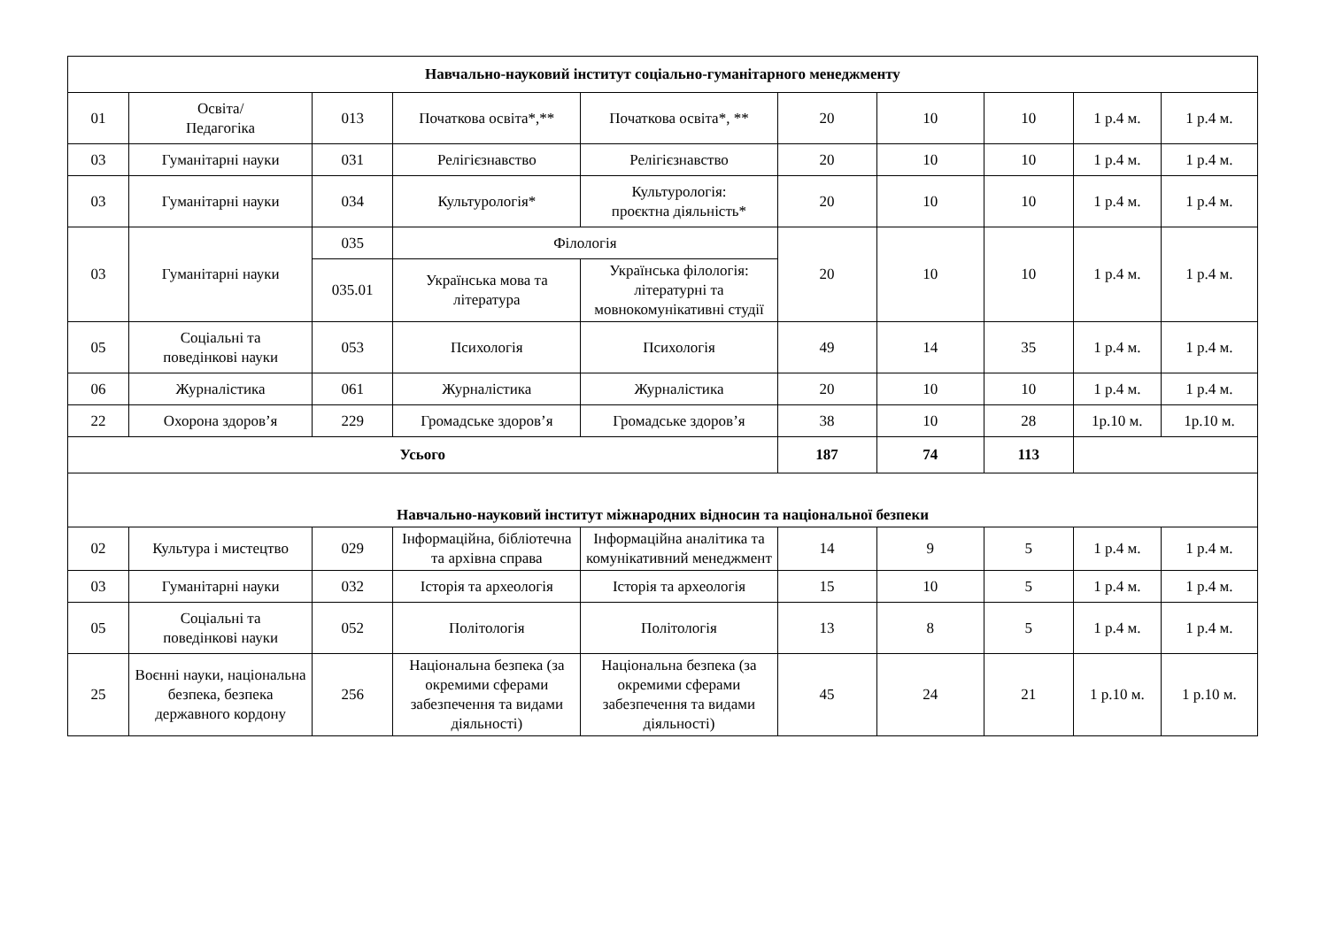| Навчально-науковий інститут соціально-гуманітарного менеджменту | | | | | | | | | |
| --- | --- | --- | --- | --- | --- | --- | --- | --- | --- |
| 01 | Освіта/ Педагогіка | 013 | Початкова освіта*,** | Початкова освіта*, ** | 20 | 10 | 10 | 1 р.4 м. | 1 р.4 м. |
| 03 | Гуманітарні науки | 031 | Релігієзнавство | Релігієзнавство | 20 | 10 | 10 | 1 р.4 м. | 1 р.4 м. |
| 03 | Гуманітарні науки | 034 | Культурологія* | Культурологія: проєктна діяльність* | 20 | 10 | 10 | 1 р.4 м. | 1 р.4 м. |
| 03 | Гуманітарні науки | 035 | Філологія | | 20 | 10 | 10 | 1 р.4 м. | 1 р.4 м. |
| | | 035.01 | Українська мова та література | Українська філологія: літературні та мовнокомунікативні студії | | | | | |
| 05 | Соціальні та поведінкові науки | 053 | Психологія | Психологія | 49 | 14 | 35 | 1 р.4 м. | 1 р.4 м. |
| 06 | Журналістика | 061 | Журналістика | Журналістика | 20 | 10 | 10 | 1 р.4 м. | 1 р.4 м. |
| 22 | Охорона здоров’я | 229 | Громадське здоров’я | Громадське здоров’я | 38 | 10 | 28 | 1р.10 м. | 1р.10 м. |
| Усього | | | | | 187 | 74 | 113 | | |
| Навчально-науковий інститут міжнародних відносин та національної безпеки | | | | | | | | | |
| 02 | Культура і мистецтво | 029 | Інформаційна, бібліотечна та архівна справа | Інформаційна аналітика та комунікативний менеджмент | 14 | 9 | 5 | 1 р.4 м. | 1 р.4 м. |
| 03 | Гуманітарні науки | 032 | Історія та археологія | Історія та археологія | 15 | 10 | 5 | 1 р.4 м. | 1 р.4 м. |
| 05 | Соціальні та поведінкові науки | 052 | Політологія | Політологія | 13 | 8 | 5 | 1 р.4 м. | 1 р.4 м. |
| 25 | Воєнні науки, національна безпека, безпека державного кордону | 256 | Національна безпека (за окремими сферами забезпечення та видами діяльності) | Національна безпека (за окремими сферами забезпечення та видами діяльності) | 45 | 24 | 21 | 1 р.10 м. | 1 р.10 м. |